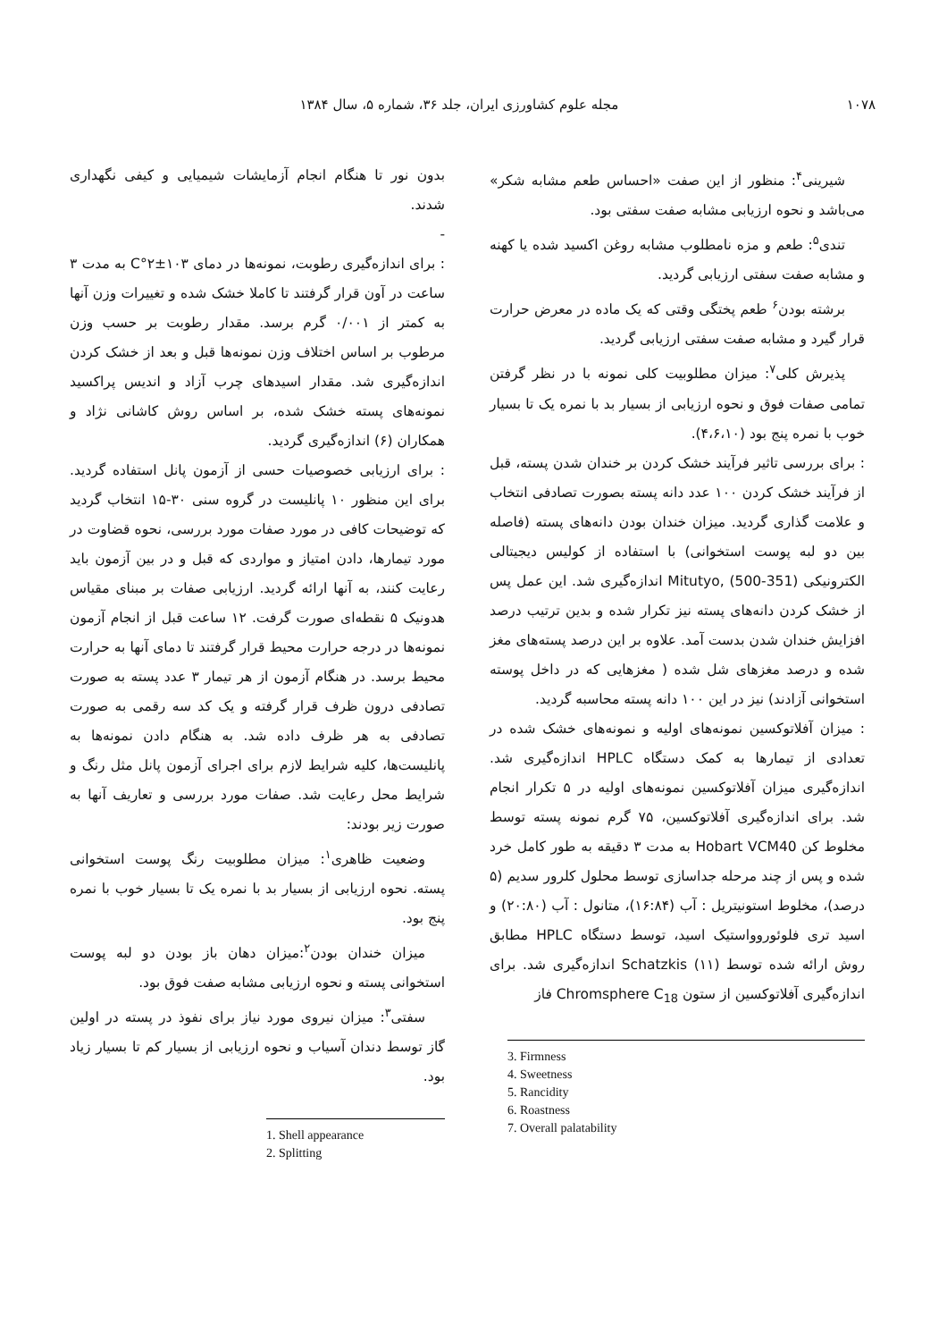۱۰۷۸ مجله علوم کشاورزی ایران، جلد ۳۶، شماره ۵، سال ۱۳۸۴
بدون نور تا هنگام انجام آزمایشات شیمیایی و کیفی نگهداری شدند.
-
: برای اندازه‌گیری رطوبت، نمونه‌ها در دمای ۱۰۳±۲°C به مدت ۳ ساعت در آون قرار گرفتند تا کاملا خشک شده و تغییرات وزن آنها به کمتر از ۰/۰۰۱ گرم برسد. مقدار رطوبت بر حسب وزن مرطوب بر اساس اختلاف وزن نمونه‌ها قبل و بعد از خشک کردن اندازه‌گیری شد. مقدار اسیدهای چرب آزاد و اندیس پراکسید نمونه‌های پسته خشک شده، بر اساس روش کاشانی نژاد و همکاران (۶) اندازه‌گیری گردید.
: برای ارزیابی خصوصیات حسی از آزمون پانل استفاده گردید. برای این منظور ۱۰ پانلیست در گروه سنی ۳۰-۱۵ انتخاب گردید که توضیحات کافی در مورد صفات مورد بررسی، نحوه قضاوت در مورد تیمارها، دادن امتیاز و مواردی که قبل و در بین آزمون باید رعایت کنند، به آنها ارائه گردید. ارزیابی صفات بر مبنای مقیاس هدونیک ۵ نقطه‌ای صورت گرفت. ۱۲ ساعت قبل از انجام آزمون نمونه‌ها در درجه حرارت محیط قرار گرفتند تا دمای آنها به حرارت محیط برسد. در هنگام آزمون از هر تیمار ۳ عدد پسته به صورت تصادفی درون ظرف قرار گرفته و یک کد سه رقمی به صورت تصادفی به هر ظرف داده شد. به هنگام دادن نمونه‌ها به پانلیست‌ها، کلیه شرایط لازم برای اجرای آزمون پانل مثل رنگ و شرایط محل رعایت شد. صفات مورد بررسی و تعاریف آنها به صورت زیر بودند:
وضعیت ظاهری<sup>۱</sup>: میزان مطلوبیت رنگ پوست استخوانی پسته. نحوه ارزیابی از بسیار بد با نمره یک تا بسیار خوب با نمره پنج بود.
میزان خندان بودن<sup>۲</sup>:میزان دهان باز بودن دو لبه پوست استخوانی پسته و نحوه ارزیابی مشابه صفت فوق بود.
سفتی<sup>۳</sup>: میزان نیروی مورد نیاز برای نفوذ در پسته در اولین گاز توسط دندان آسیاب و نحوه ارزیابی از بسیار کم تا بسیار زیاد بود.
1. Shell appearance
2. Splitting
شیرینی<sup>۴</sup>: منظور از این صفت «احساس طعم مشابه شکر» می‌باشد و نحوه ارزیابی مشابه صفت سفتی بود.
تندی<sup>۵</sup>: طعم و مزه نامطلوب مشابه روغن اکسید شده یا کهنه و مشابه صفت سفتی ارزیابی گردید.
برشته بودن<sup>۶</sup> طعم پختگی وقتی که یک ماده در معرض حرارت قرار گیرد و مشابه صفت سفتی ارزیابی گردید.
پذیرش کلی<sup>۷</sup>: میزان مطلوبیت کلی نمونه با در نظر گرفتن تمامی صفات فوق و نحوه ارزیابی از بسیار بد با نمره یک تا بسیار خوب با نمره پنج بود (۴،۶،۱۰).
: برای بررسی تاثیر فرآیند خشک کردن بر خندان شدن پسته، قبل از فرآیند خشک کردن ۱۰۰ عدد دانه پسته بصورت تصادفی انتخاب و علامت گذاری گردید. میزان خندان بودن دانه‌های پسته (فاصله بین دو لبه پوست استخوانی) با استفاده از کولیس دیجیتالی الکترونیکی Mitutyo, (500-351) اندازه‌گیری شد. این عمل پس از خشک کردن دانه‌های پسته نیز تکرار شده و بدین ترتیب درصد افزایش خندان شدن بدست آمد. علاوه بر این درصد پسته‌های مغز شده و درصد مغزهای شل شده ( مغزهایی که در داخل پوسته استخوانی آزادند) نیز در این ۱۰۰ دانه پسته محاسبه گردید.
: میزان آفلاتوکسین نمونه‌های اولیه و نمونه‌های خشک شده در تعدادی از تیمارها به کمک دستگاه HPLC اندازه‌گیری شد. اندازه‌گیری میزان آفلاتوکسین نمونه‌های اولیه در ۵ تکرار انجام شد. برای اندازه‌گیری آفلاتوکسین، ۷۵ گرم نمونه پسته توسط مخلوط کن Hobart VCM40 به مدت ۳ دقیقه به طور کامل خرد شده و پس از چند مرحله جداسازی توسط محلول کلرور سدیم (۵ درصد)، مخلوط استونیتریل : آب (۱۶:۸۴)، متانول : آب (۲۰:۸۰) و اسید تری فلوئوروواستیک اسید، توسط دستگاه HPLC مطابق روش ارائه شده توسط Schatzkis (۱۱) اندازه‌گیری شد. برای اندازه‌گیری آفلاتوکسین از ستون Chromsphere C<sub>18</sub> فاز
3. Firmness
4. Sweetness
5. Rancidity
6. Roastness
7. Overall palatability